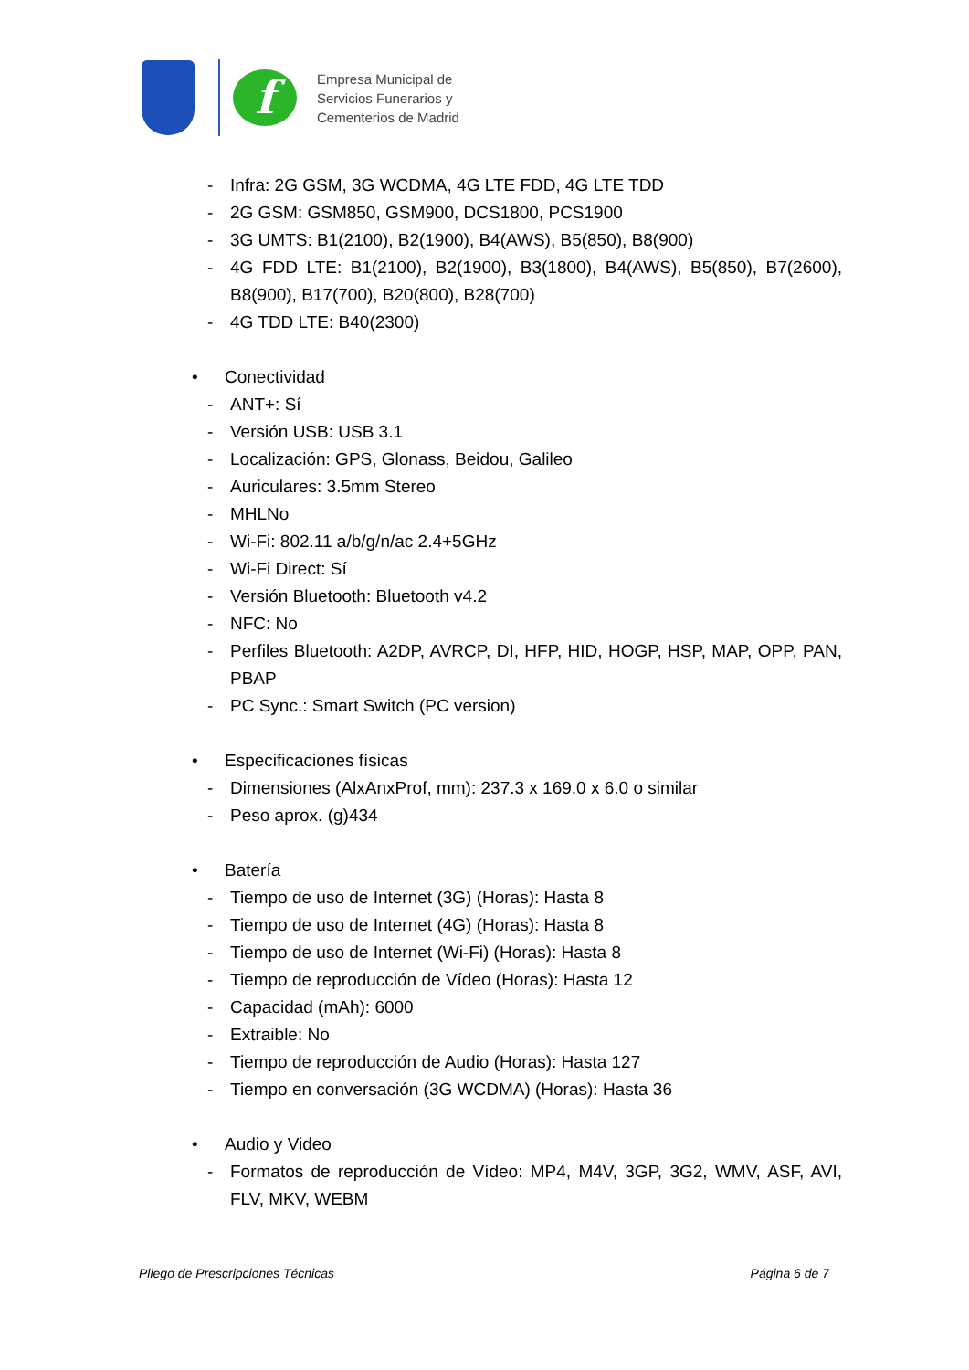f
Empresa Municipal de
Servicios Funerarios y
Cementerios de Madrid
- Infra: 2G GSM, 3G WCDMA, 4G LTE FDD, 4G LTE TDD
- 2G GSM: GSM850, GSM900, DCS1800, PCS1900
- 3G UMTS: B1(2100), B2(1900), B4(AWS), B5(850), B8(900)
- 4G FDD LTE: B1(2100), B2(1900), B3(1800), B4(AWS), B5(850), B7(2600), B8(900), B17(700), B20(800), B28(700)
- 4G TDD LTE: B40(2300)
• Conectividad
- ANT+: Sí
- Versión USB: USB 3.1
- Localización: GPS, Glonass, Beidou, Galileo
- Auriculares: 3.5mm Stereo
- MHLNo
- Wi-Fi: 802.11 a/b/g/n/ac 2.4+5GHz
- Wi-Fi Direct: Sí
- Versión Bluetooth: Bluetooth v4.2
- NFC: No
- Perfiles Bluetooth: A2DP, AVRCP, DI, HFP, HID, HOGP, HSP, MAP, OPP, PAN, PBAP
- PC Sync.: Smart Switch (PC version)
• Especificaciones físicas
- Dimensiones (AlxAnxProf, mm): 237.3 x 169.0 x 6.0 o similar
- Peso aprox. (g)434
• Batería
- Tiempo de uso de Internet (3G) (Horas): Hasta 8
- Tiempo de uso de Internet (4G) (Horas): Hasta 8
- Tiempo de uso de Internet (Wi-Fi) (Horas): Hasta 8
- Tiempo de reproducción de Vídeo (Horas): Hasta 12
- Capacidad (mAh): 6000
- Extraible: No
- Tiempo de reproducción de Audio (Horas): Hasta 127
- Tiempo en conversación (3G WCDMA) (Horas): Hasta 36
• Audio y Video
- Formatos de reproducción de Vídeo: MP4, M4V, 3GP, 3G2, WMV, ASF, AVI, FLV, MKV, WEBM
Pliego de Prescripciones Técnicas Página 6 de 7